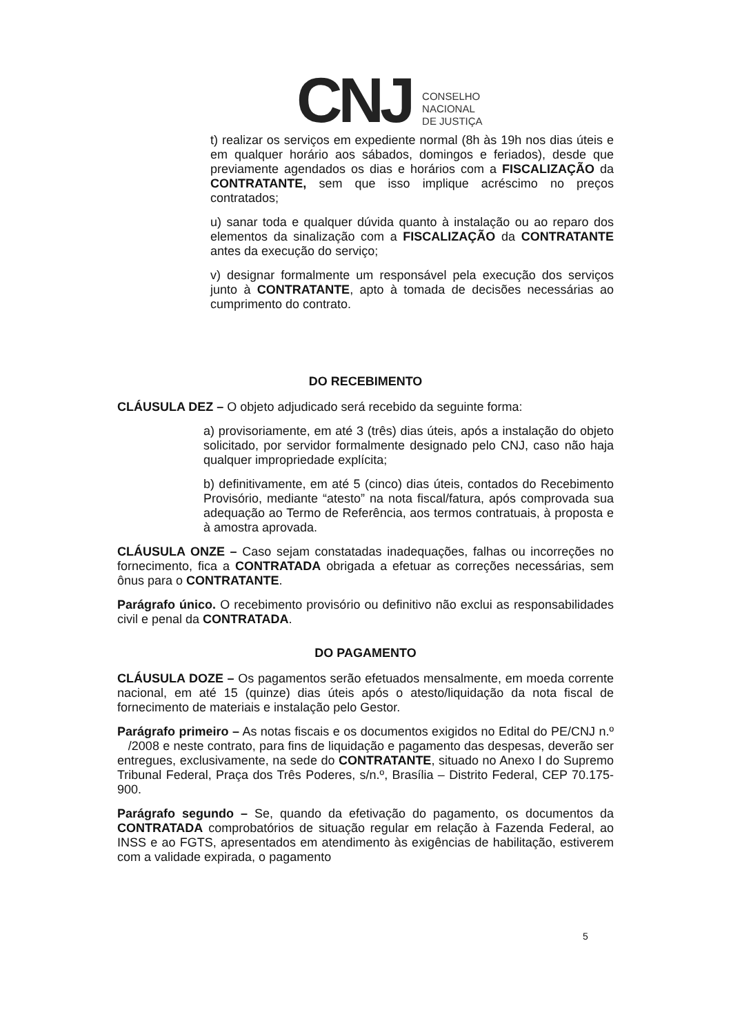CNJ
CONSELHO
NACIONAL
DE JUSTIÇA
t) realizar os serviços em expediente normal (8h às 19h nos dias úteis e em qualquer horário aos sábados, domingos e feriados), desde que previamente agendados os dias e horários com a FISCALIZAÇÃO da CONTRATANTE, sem que isso implique acréscimo no preços contratados;
u) sanar toda e qualquer dúvida quanto à instalação ou ao reparo dos elementos da sinalização com a FISCALIZAÇÃO da CONTRATANTE antes da execução do serviço;
v) designar formalmente um responsável pela execução dos serviços junto à CONTRATANTE, apto à tomada de decisões necessárias ao cumprimento do contrato.
DO RECEBIMENTO
CLÁUSULA DEZ – O objeto adjudicado será recebido da seguinte forma:
a) provisoriamente, em até 3 (três) dias úteis, após a instalação do objeto solicitado, por servidor formalmente designado pelo CNJ, caso não haja qualquer impropriedade explícita;
b) definitivamente, em até 5 (cinco) dias úteis, contados do Recebimento Provisório, mediante “atesto” na nota fiscal/fatura, após comprovada sua adequação ao Termo de Referência, aos termos contratuais, à proposta e à amostra aprovada.
CLÁUSULA ONZE – Caso sejam constatadas inadequações, falhas ou incorreções no fornecimento, fica a CONTRATADA obrigada a efetuar as correções necessárias, sem ônus para o CONTRATANTE.
Parágrafo único. O recebimento provisório ou definitivo não exclui as responsabilidades civil e penal da CONTRATADA.
DO PAGAMENTO
CLÁUSULA DOZE – Os pagamentos serão efetuados mensalmente, em moeda corrente nacional, em até 15 (quinze) dias úteis após o atesto/liquidação da nota fiscal de fornecimento de materiais e instalação pelo Gestor.
Parágrafo primeiro – As notas fiscais e os documentos exigidos no Edital do PE/CNJ n.º /2008 e neste contrato, para fins de liquidação e pagamento das despesas, deverão ser entregues, exclusivamente, na sede do CONTRATANTE, situado no Anexo I do Supremo Tribunal Federal, Praça dos Três Poderes, s/n.º, Brasília – Distrito Federal, CEP 70.175-900.
Parágrafo segundo – Se, quando da efetivação do pagamento, os documentos da CONTRATADA comprobatórios de situação regular em relação à Fazenda Federal, ao INSS e ao FGTS, apresentados em atendimento às exigências de habilitação, estiverem com a validade expirada, o pagamento
5